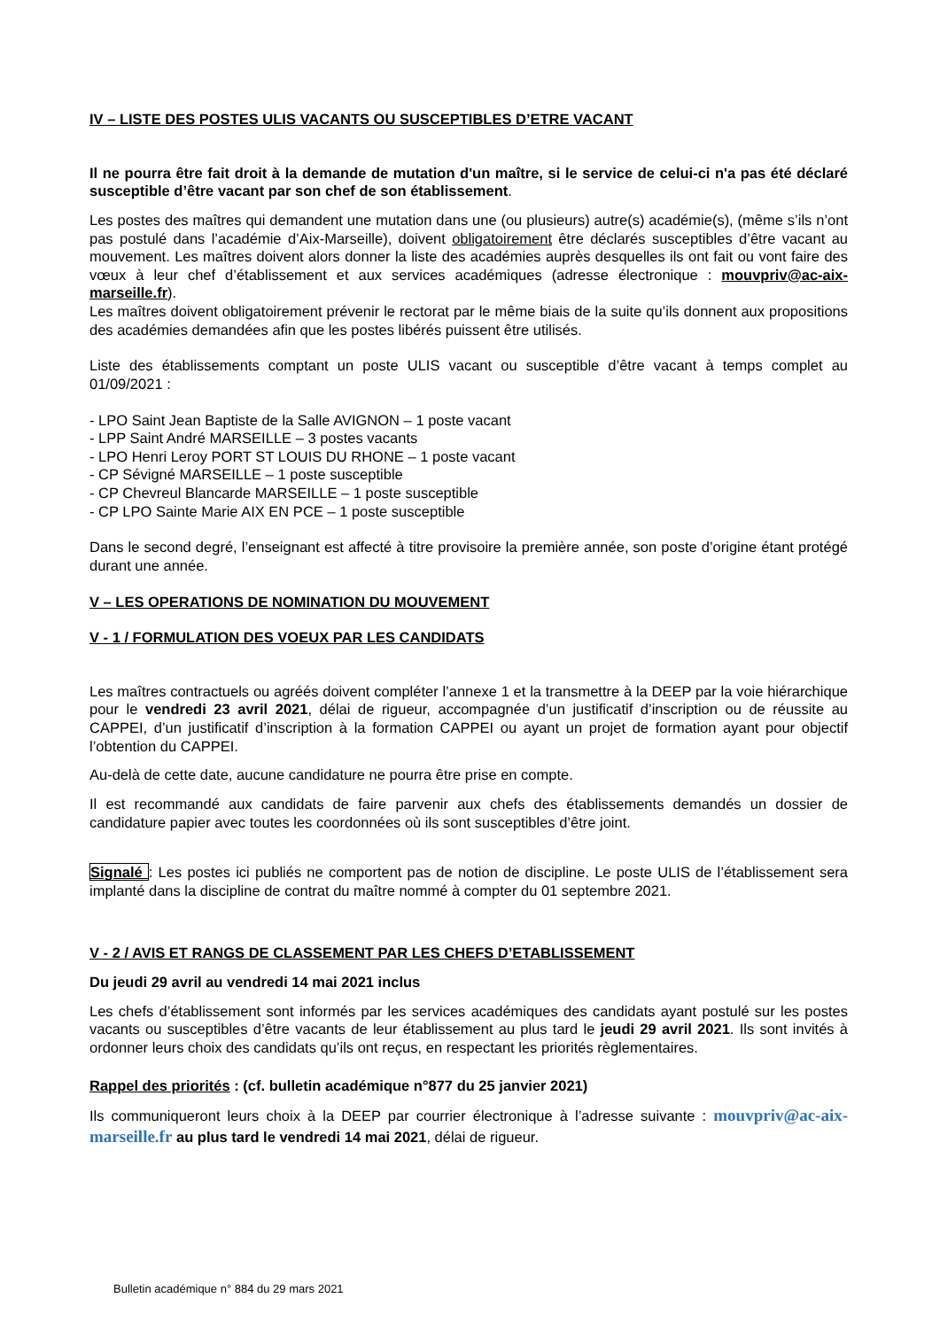IV – LISTE DES POSTES ULIS VACANTS OU SUSCEPTIBLES D’ETRE VACANT
Il ne pourra être fait droit à la demande de mutation d'un maître, si le service de celui-ci n'a pas été déclaré susceptible d’être vacant par son chef de son établissement.
Les postes des maîtres qui demandent une mutation dans une (ou plusieurs) autre(s) académie(s), (même s’ils n’ont pas postulé dans l’académie d’Aix-Marseille), doivent obligatoirement être déclarés susceptibles d’être vacant au mouvement. Les maîtres doivent alors donner la liste des académies auprès desquelles ils ont fait ou vont faire des vœux à leur chef d’établissement et aux services académiques (adresse électronique : mouvpriv@ac-aix-marseille.fr).
Les maîtres doivent obligatoirement prévenir le rectorat par le même biais de la suite qu’ils donnent aux propositions des académies demandées afin que les postes libérés puissent être utilisés.
Liste des établissements comptant un poste ULIS vacant ou susceptible d’être vacant à temps complet au 01/09/2021 :
- LPO Saint Jean Baptiste de la Salle AVIGNON – 1 poste vacant
- LPP Saint André MARSEILLE – 3 postes vacants
- LPO Henri Leroy PORT ST LOUIS DU RHONE – 1 poste vacant
- CP Sévigné MARSEILLE – 1 poste susceptible
- CP Chevreul Blancarde MARSEILLE – 1 poste susceptible
- CP LPO Sainte Marie AIX EN PCE – 1 poste susceptible
Dans le second degré, l’enseignant est affecté à titre provisoire la première année, son poste d’origine étant protégé durant une année.
V – LES OPERATIONS DE NOMINATION DU MOUVEMENT
V - 1 / FORMULATION DES VOEUX PAR LES CANDIDATS
Les maîtres contractuels ou agréés doivent compléter l’annexe 1 et la transmettre à la DEEP par la voie hiérarchique pour le vendredi 23 avril 2021, délai de rigueur, accompagnée d’un justificatif d’inscription ou de réussite au CAPPEI, d’un justificatif d’inscription à la formation CAPPEI ou ayant un projet de formation ayant pour objectif l’obtention du CAPPEI.
Au-delà de cette date, aucune candidature ne pourra être prise en compte.
Il est recommandé aux candidats de faire parvenir aux chefs des établissements demandés un dossier de candidature papier avec toutes les coordonnées où ils sont susceptibles d’être joint.
Signalé : Les postes ici publiés ne comportent pas de notion de discipline. Le poste ULIS de l’établissement sera implanté dans la discipline de contrat du maître nommé à compter du 01 septembre 2021.
V - 2 / AVIS ET RANGS DE CLASSEMENT PAR LES CHEFS D’ETABLISSEMENT
Du jeudi 29 avril au vendredi 14 mai 2021 inclus
Les chefs d’établissement sont informés par les services académiques des candidats ayant postulé sur les postes vacants ou susceptibles d’être vacants de leur établissement au plus tard le jeudi 29 avril 2021. Ils sont invités à ordonner leurs choix des candidats qu’ils ont reçus, en respectant les priorités règlementaires.
Rappel des priorités : (cf. bulletin académique n°877 du 25 janvier 2021)
Ils communiqueront leurs choix à la DEEP par courrier électronique à l’adresse suivante : mouvpriv@ac-aix-marseille.fr au plus tard le vendredi 14 mai 2021, délai de rigueur.
Bulletin académique n° 884 du 29 mars 2021